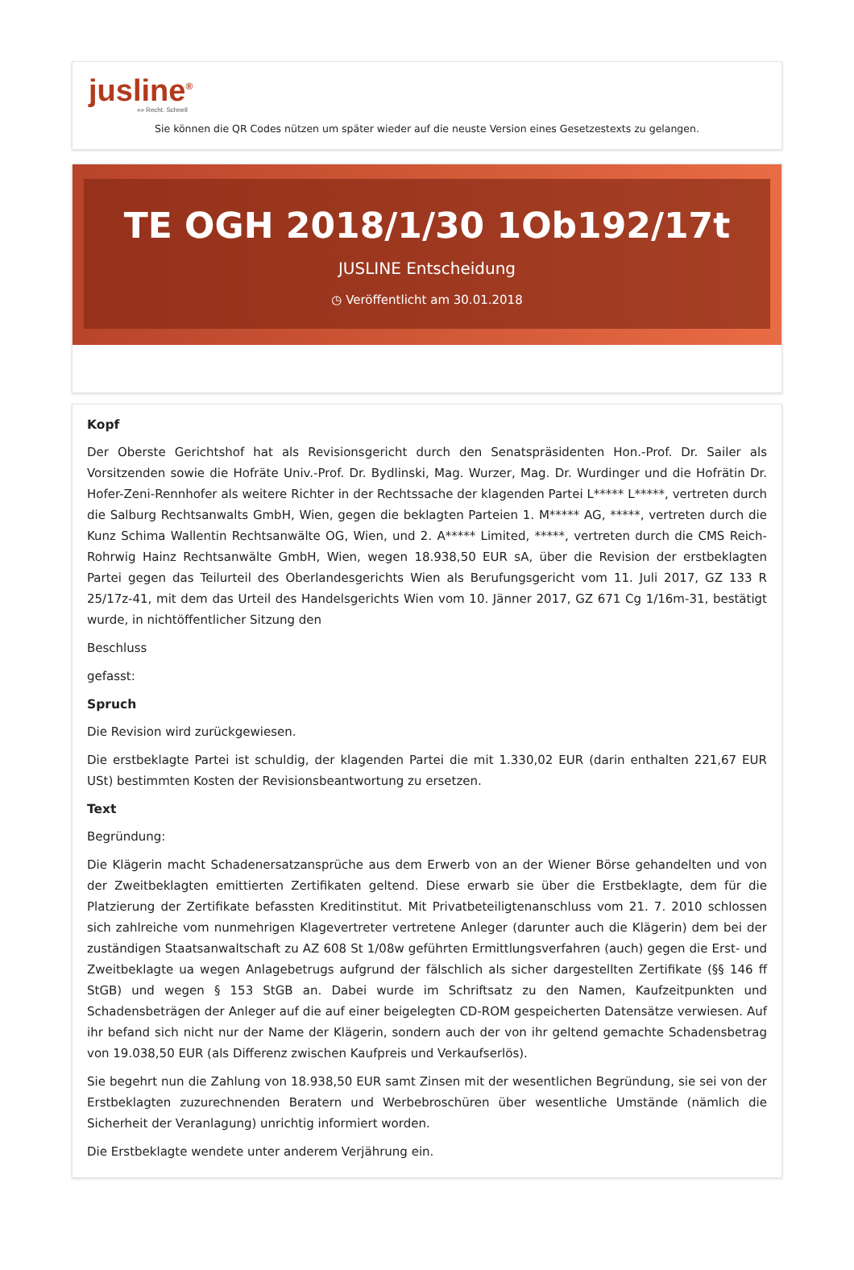jusline<sup>®</sup>
»» Recht. Schnell
Sie können die QR Codes nützen um später wieder auf die neuste Version eines Gesetzestexts zu gelangen.
TE OGH 2018/1/30 1Ob192/17t
JUSLINE Entscheidung
◷ Veröffentlicht am 30.01.2018
Kopf
Der Oberste Gerichtshof hat als Revisionsgericht durch den Senatspräsidenten Hon.-Prof. Dr. Sailer als Vorsitzenden sowie die Hofräte Univ.-Prof. Dr. Bydlinski, Mag. Wurzer, Mag. Dr. Wurdinger und die Hofrätin Dr. Hofer-Zeni-Rennhofer als weitere Richter in der Rechtssache der klagenden Partei L***** L*****, vertreten durch die Salburg Rechtsanwalts GmbH, Wien, gegen die beklagten Parteien 1. M***** AG, *****, vertreten durch die Kunz Schima Wallentin Rechtsanwälte OG, Wien, und 2. A***** Limited, *****, vertreten durch die CMS Reich-Rohrwig Hainz Rechtsanwälte GmbH, Wien, wegen 18.938,50 EUR sA, über die Revision der erstbeklagten Partei gegen das Teilurteil des Oberlandesgerichts Wien als Berufungsgericht vom 11. Juli 2017, GZ 133 R 25/17z-41, mit dem das Urteil des Handelsgerichts Wien vom 10. Jänner 2017, GZ 671 Cg 1/16m-31, bestätigt wurde, in nichtöffentlicher Sitzung den
Beschluss
gefasst:
Spruch
Die Revision wird zurückgewiesen.
Die erstbeklagte Partei ist schuldig, der klagenden Partei die mit 1.330,02 EUR (darin enthalten 221,67 EUR USt) bestimmten Kosten der Revisionsbeantwortung zu ersetzen.
Text
Begründung:
Die Klägerin macht Schadenersatzansprüche aus dem Erwerb von an der Wiener Börse gehandelten und von der Zweitbeklagten emittierten Zertifikaten geltend. Diese erwarb sie über die Erstbeklagte, dem für die Platzierung der Zertifikate befassten Kreditinstitut. Mit Privatbeteiligtenanschluss vom 21. 7. 2010 schlossen sich zahlreiche vom nunmehrigen Klagevertreter vertretene Anleger (darunter auch die Klägerin) dem bei der zuständigen Staatsanwaltschaft zu AZ 608 St 1/08w geführten Ermittlungsverfahren (auch) gegen die Erst- und Zweitbeklagte ua wegen Anlagebetrugs aufgrund der fälschlich als sicher dargestellten Zertifikate (§§ 146 ff StGB) und wegen § 153 StGB an. Dabei wurde im Schriftsatz zu den Namen, Kaufzeitpunkten und Schadensbeträgen der Anleger auf die auf einer beigelegten CD-ROM gespeicherten Datensätze verwiesen. Auf ihr befand sich nicht nur der Name der Klägerin, sondern auch der von ihr geltend gemachte Schadensbetrag von 19.038,50 EUR (als Differenz zwischen Kaufpreis und Verkaufserlös).
Sie begehrt nun die Zahlung von 18.938,50 EUR samt Zinsen mit der wesentlichen Begründung, sie sei von der Erstbeklagten zuzurechnenden Beratern und Werbebroschüren über wesentliche Umstände (nämlich die Sicherheit der Veranlagung) unrichtig informiert worden.
Die Erstbeklagte wendete unter anderem Verjährung ein.